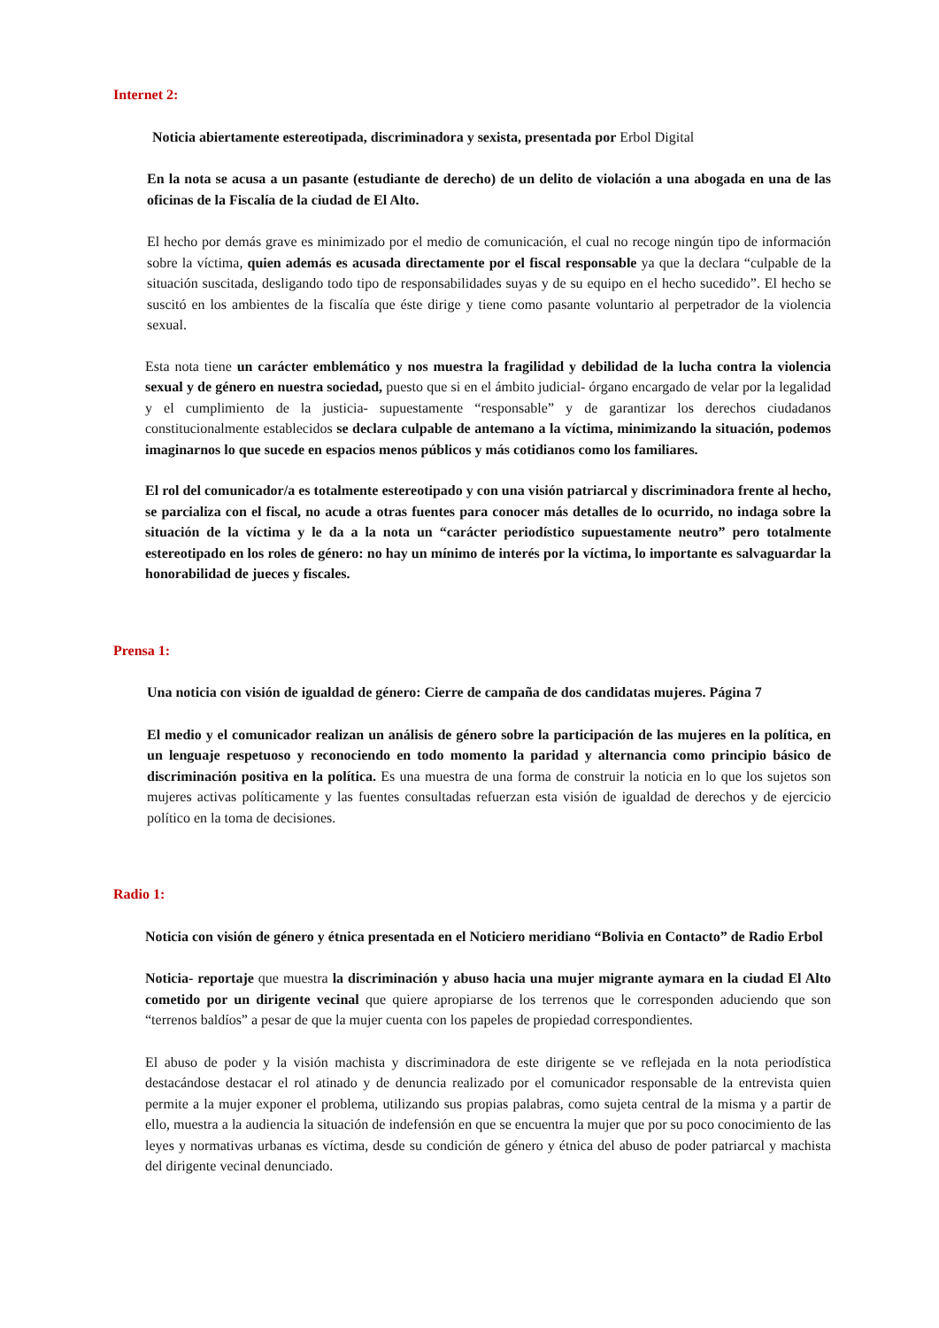Internet 2:
Noticia abiertamente estereotipada, discriminadora y sexista, presentada por Erbol Digital
En la nota se acusa a un pasante (estudiante de derecho) de un delito de violación a una abogada en una de las oficinas de la Fiscalía de la ciudad de El Alto.
El hecho por demás grave es minimizado por el medio de comunicación, el cual no recoge ningún tipo de información sobre la víctima, quien además es acusada directamente por el fiscal responsable ya que la declara “culpable de la situación suscitada, desligando todo tipo de responsabilidades suyas y de su equipo en el hecho sucedido”. El hecho se suscitó en los ambientes de la fiscalía que éste dirige y tiene como pasante voluntario al perpetrador de la violencia sexual.
Esta nota tiene un carácter emblemático y nos muestra la fragilidad y debilidad de la lucha contra la violencia sexual y de género en nuestra sociedad, puesto que si en el ámbito judicial- órgano encargado de velar por la legalidad y el cumplimiento de la justicia- supuestamente “responsable” y de garantizar los derechos ciudadanos constitucionalmente establecidos se declara culpable de antemano a la víctima, minimizando la situación, podemos imaginarnos lo que sucede en espacios menos públicos y más cotidianos como los familiares.
El rol del comunicador/a es totalmente estereotipado y con una visión patriarcal y discriminadora frente al hecho, se parcializa con el fiscal, no acude a otras fuentes para conocer más detalles de lo ocurrido, no indaga sobre la situación de la víctima y le da a la nota un “carácter periodístico supuestamente neutro” pero totalmente estereotipado en los roles de género: no hay un mínimo de interés por la víctima, lo importante es salvaguardar la honorabilidad de jueces y fiscales.
Prensa 1:
Una noticia con visión de igualdad de género: Cierre de campaña de dos candidatas mujeres. Página 7
El medio y el comunicador realizan un análisis de género sobre la participación de las mujeres en la política, en un lenguaje respetuoso y reconociendo en todo momento la paridad y alternancia como principio básico de discriminación positiva en la política. Es una muestra de una forma de construir la noticia en lo que los sujetos son mujeres activas políticamente y las fuentes consultadas refuerzan esta visión de igualdad de derechos y de ejercicio político en la toma de decisiones.
Radio 1:
Noticia con visión de género y étnica presentada en el Noticiero meridiano “Bolivia en Contacto” de Radio Erbol
Noticia- reportaje que muestra la discriminación y abuso hacia una mujer migrante aymara en la ciudad El Alto cometido por un dirigente vecinal que quiere apropiarse de los terrenos que le corresponden aduciendo que son “terrenos baldíos” a pesar de que la mujer cuenta con los papeles de propiedad correspondientes.
El abuso de poder y la visión machista y discriminadora de este dirigente se ve reflejada en la nota periodística destacándose destacar el rol atinado y de denuncia realizado por el comunicador responsable de la entrevista quien permite a la mujer exponer el problema, utilizando sus propias palabras, como sujeta central de la misma y a partir de ello, muestra a la audiencia la situación de indefensión en que se encuentra la mujer que por su poco conocimiento de las leyes y normativas urbanas es víctima, desde su condición de género y étnica del abuso de poder patriarcal y machista del dirigente vecinal denunciado.